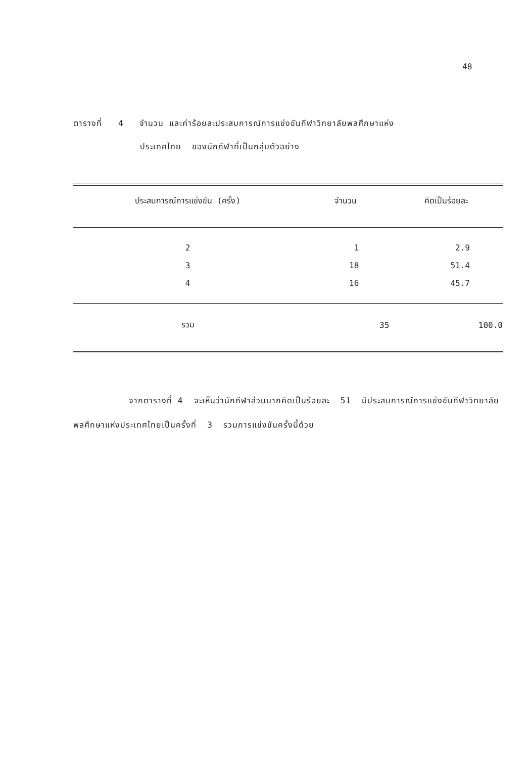48
ตารางที่ 4 จำนวน และค่าร้อยละประสบการณ์การแข่งขันกีฬาวิทยาลัยพลศึกษาแห่ง
ประเทศไทย ของนักกีฬาที่เป็นกลุ่มตัวอย่าง
| ประสบการณ์การแข่งขัน (ครั้ง) | จำนวน | คิดเป็นร้อยละ |
| --- | --- | --- |
| 2 | 1 | 2.9 |
| 3 | 18 | 51.4 |
| 4 | 16 | 45.7 |
| รวม | 35 | 100.0 |
จากตารางที่ 4 จะเห็นว่านักกีฬาส่วนมากคิดเป็นร้อยละ 51 มีประสบการณ์การแข่งขันกีฬาวิทยาลัยพลศึกษาแห่งประเทศไทยเป็นครั้งที่ 3 รวมการแข่งขันครั้งนี้ด้วย